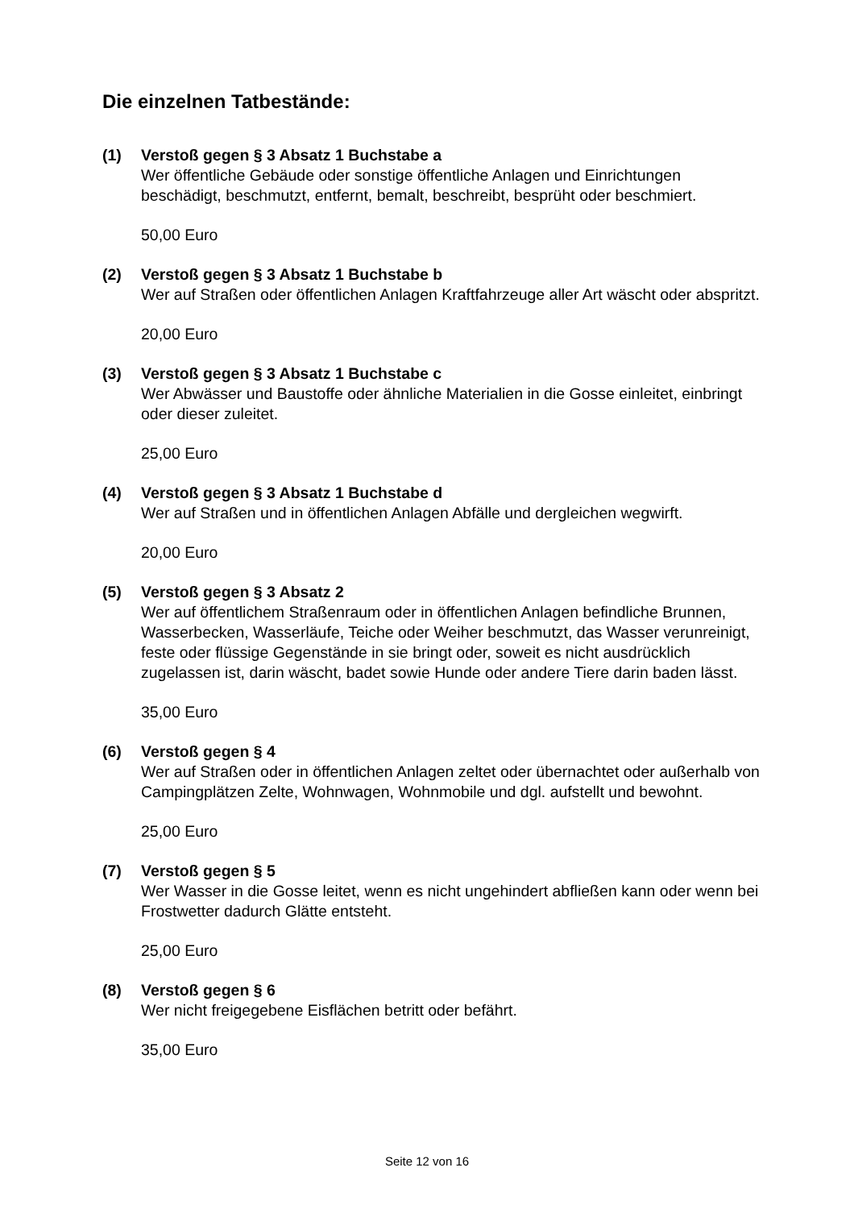Die einzelnen Tatbestände:
(1) Verstoß gegen § 3 Absatz 1 Buchstabe a
Wer öffentliche Gebäude oder sonstige öffentliche Anlagen und Einrichtungen beschädigt, beschmutzt, entfernt, bemalt, beschreibt, besprüht oder beschmiert.
50,00 Euro
(2) Verstoß gegen § 3 Absatz 1 Buchstabe b
Wer auf Straßen oder öffentlichen Anlagen Kraftfahrzeuge aller Art wäscht oder abspritzt.
20,00 Euro
(3) Verstoß gegen § 3 Absatz 1 Buchstabe c
Wer Abwässer und Baustoffe oder ähnliche Materialien in die Gosse einleitet, einbringt oder dieser zuleitet.
25,00 Euro
(4) Verstoß gegen § 3 Absatz 1 Buchstabe d
Wer auf Straßen und in öffentlichen Anlagen Abfälle und dergleichen wegwirft.
20,00 Euro
(5) Verstoß gegen § 3 Absatz 2
Wer auf öffentlichem Straßenraum oder in öffentlichen Anlagen befindliche Brunnen, Wasserbecken, Wasserläufe, Teiche oder Weiher beschmutzt, das Wasser verunreinigt, feste oder flüssige Gegenstände in sie bringt oder, soweit es nicht ausdrücklich zugelassen ist, darin wäscht, badet sowie Hunde oder andere Tiere darin baden lässt.
35,00 Euro
(6) Verstoß gegen § 4
Wer auf Straßen oder in öffentlichen Anlagen zeltet oder übernachtet oder außerhalb von Campingplätzen Zelte, Wohnwagen, Wohnmobile und dgl. aufstellt und bewohnt.
25,00 Euro
(7) Verstoß gegen § 5
Wer Wasser in die Gosse leitet, wenn es nicht ungehindert abfließen kann oder wenn bei Frostwetter dadurch Glätte entsteht.
25,00 Euro
(8) Verstoß gegen § 6
Wer nicht freigegebene Eisflächen betritt oder befährt.
35,00 Euro
Seite 12 von 16